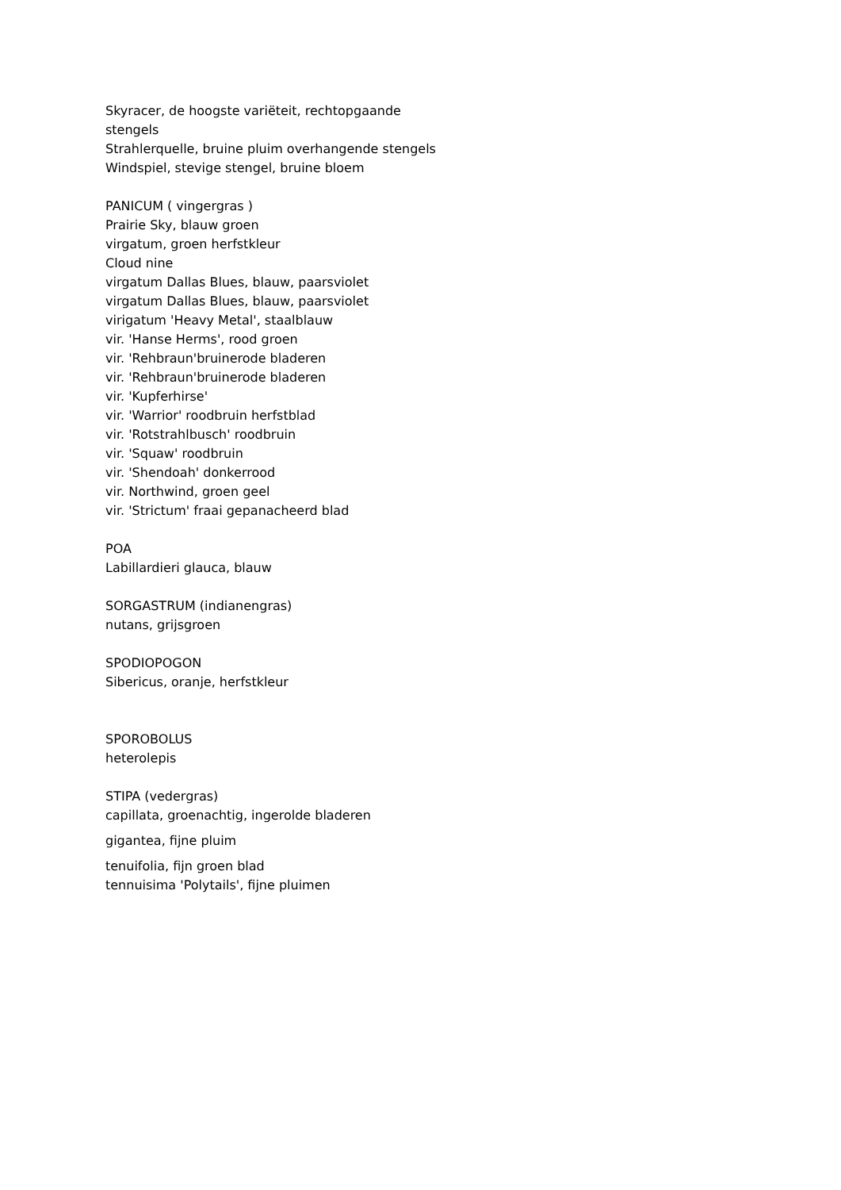Skyracer, de hoogste variëteit, rechtopgaande stengels
Strahlerquelle, bruine pluim overhangende stengels
Windspiel, stevige stengel, bruine bloem
PANICUM ( vingergras )
Prairie Sky, blauw groen
virgatum, groen herfstkleur
Cloud nine
virgatum Dallas Blues, blauw, paarsviolet
virgatum Dallas Blues, blauw, paarsviolet
virigatum 'Heavy Metal', staalblauw
vir. 'Hanse Herms', rood groen
vir. 'Rehbraun'bruinerode bladeren
vir. 'Rehbraun'bruinerode bladeren
vir. 'Kupferhirse'
vir. 'Warrior' roodbruin herfstblad
vir. 'Rotstrahlbusch' roodbruin
vir. 'Squaw' roodbruin
vir. 'Shendoah' donkerrood
vir. Northwind, groen geel
vir. 'Strictum' fraai gepanacheerd blad
POA
Labillardieri glauca, blauw
SORGASTRUM (indianengras)
nutans, grijsgroen
SPODIOPOGON
Sibericus, oranje, herfstkleur
SPOROBOLUS
heterolepis
STIPA (vedergras)
capillata, groenachtig, ingerolde bladeren
gigantea, fijne pluim
tenuifolia, fijn groen blad
tennuisima 'Polytails', fijne pluimen